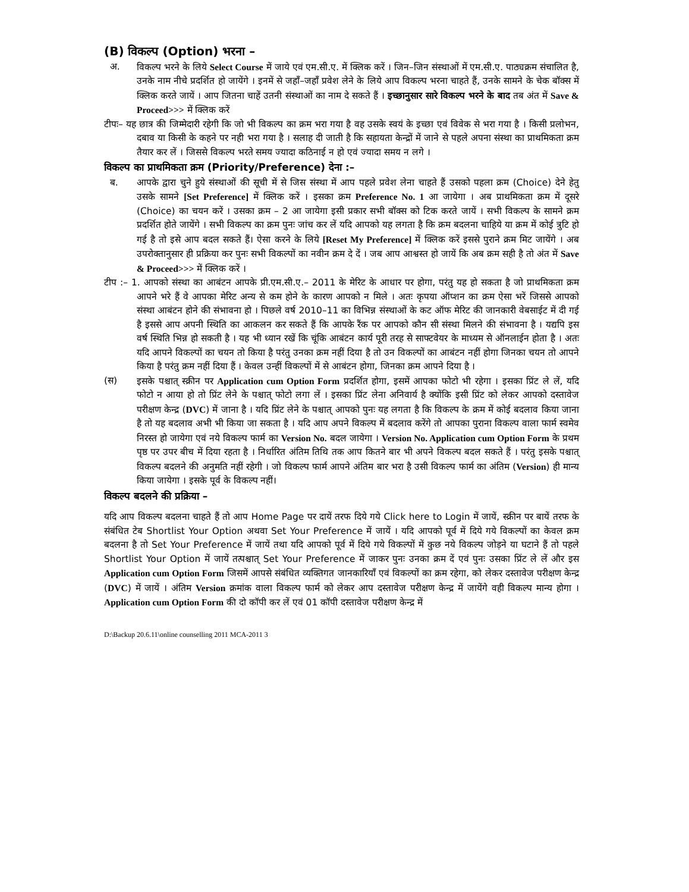(B) विकल्प (Option) भरना –
अ. विकल्प भरने के लिये Select Course में जाये एवं एम.सी.ए. में क्लिक करें । जिन–जिन संस्थाओं में एम.सी.ए. पाठ्यक्रम संचालित है, उनके नाम नीचे प्रदर्शित हो जायेंगे । इनमें से जहाँ–जहाँ प्रवेश लेने के लिये आप विकल्प भरना चाहते हैं, उनके सामने के चेक बॉक्स में क्लिक करते जायें । आप जितना चाहें उतनी संस्थाओं का नाम दे सकते हैं । इच्छानुसार सारे विकल्प भरने के बाद तब अंत में Save & Proceed>>> में क्लिक करें
टीपः– यह छात्र की जिम्मेदारी रहेगी कि जो भी विकल्प का क्रम भरा गया है वह उसके स्वयं के इच्छा एवं विवेक से भरा गया है । किसी प्रलोभन, दबाव या किसी के कहने पर नही भरा गया है । सलाह दी जाती है कि सहायता केन्द्रों में जाने से पहले अपना संस्था का प्राथमिकता क्रम तैयार कर लें । जिससे विकल्प भरते समय ज्यादा कठिनाई न हो एवं ज्यादा समय न लगे ।
विकल्प का प्राथमिकता क्रम (Priority/Preference) देना :–
ब. आपके द्वारा चुने हुये संस्थाओं की सूची में से जिस संस्था में आप पहले प्रवेश लेना चाहते हैं उसको पहला क्रम (Choice) देने हेतु उसके सामने [Set Preference] में क्लिक करें । इसका क्रम Preference No. 1 आ जायेगा । अब प्राथमिकता क्रम में दूसरे (Choice) का चयन करें । उसका क्रम – 2 आ जायेगा इसी प्रकार सभी बॉक्स को टिक करते जायें । सभी विकल्प के सामने क्रम प्रदर्शित होते जायेंगे । सभी विकल्प का क्रम पुनः जांच कर लें यदि आपको यह लगता है कि क्रम बदलना चाहिये या क्रम में कोई त्रुटि हो गई है तो इसे आप बदल सकते हैं। ऐसा करने के लिये [Reset My Preference] में क्लिक करें इससे पुराने क्रम मिट जायेंगे । अब उपरोक्तानुसार ही प्रक्रिया कर पुनः सभी विकल्पों का नवीन क्रम दे दें । जब आप आश्वस्त हो जायें कि अब क्रम सही है तो अंत में Save & Proceed>>> में क्लिक करें ।
टीप :– 1. आपको संस्था का आबंटन आपके प्री.एम.सी.ए.– 2011 के मेरिट के आधार पर होगा, परंतु यह हो सकता है जो प्राथमिकता क्रम आपने भरे हैं वे आपका मेरिट अन्य से कम होने के कारण आपको न मिले । अतः कृपया ऑप्शन का क्रम ऐसा भरें जिससे आपको संस्था आबंटन होने की संभावना हो । पिछले वर्ष 2010–11 का विभिन्न संस्थाओं के कट ऑफ मेरिट की जानकारी वेबसाईट में दी गई है इससे आप अपनी स्थिति का आकलन कर सकते हैं कि आपके रैंक पर आपको कौन सी संस्था मिलने की संभावना है । यद्यपि इस वर्ष स्थिति भिन्न हो सकती है । यह भी ध्यान रखें कि चूंकि आबंटन कार्य पूरी तरह से साफ्टवेयर के माध्यम से ऑनलाईन होता है । अतः यदि आपने विकल्पों का चयन तो किया है परंतु उनका क्रम नहीं दिया है तो उन विकल्पों का आबंटन नहीं होगा जिनका चयन तो आपने किया है परंतु क्रम नहीं दिया हैं । केवल उन्हीं विकल्पों में से आबंटन होगा, जिनका क्रम आपने दिया है ।
(स) इसके पश्चात् स्क्रीन पर Application cum Option Form प्रदर्शित होगा, इसमें आपका फोटो भी रहेगा । इसका प्रिंट ले लें, यदि फोटो न आया हो तो प्रिंट लेने के पश्चात् फोटो लगा लें । इसका प्रिंट लेना अनिवार्य है क्योंकि इसी प्रिंट को लेकर आपको दस्तावेज परीक्षण केन्द्र (DVC) में जाना है । यदि प्रिंट लेने के पश्चात् आपको पुनः यह लगता है कि विकल्प के क्रम में कोई बदलाव किया जाना है तो यह बदलाव अभी भी किया जा सकता है । यदि आप अपने विकल्प में बदलाव करेंगे तो आपका पुराना विकल्प वाला फार्म स्वमेव निरस्त हो जायेगा एवं नये विकल्प फार्म का Version No. बदल जायेगा । Version No. Application cum Option Form के प्रथम पृष्ठ पर उपर बीच में दिया रहता है । निर्धारित अंतिम तिथि तक आप कितने बार भी अपने विकल्प बदल सकते हैं । परंतु इसके पश्चात् विकल्प बदलने की अनुमति नहीं रहेगी । जो विकल्प फार्म आपने अंतिम बार भरा है उसी विकल्प फार्म का अंतिम (Version) ही मान्य किया जायेगा । इसके पूर्व के विकल्प नहीं।
विकल्प बदलने की प्रक्रिया –
यदि आप विकल्प बदलना चाहते हैं तो आप Home Page पर दायें तरफ दिये गये Click here to Login में जायें, स्क्रीन पर बायें तरफ के संबंधित टेब Shortlist Your Option अथवा Set Your Preference में जायें । यदि आपको पूर्व में दिये गये विकल्पों का केवल क्रम बदलना है तो Set Your Preference में जायें तथा यदि आपको पूर्व में दिये गये विकल्पों में कुछ नये विकल्प जोड़ने या घटाने हैं तो पहले Shortlist Your Option में जायें तत्पश्चात् Set Your Preference में जाकर पुनः उनका क्रम दें एवं पुनः उसका प्रिंट ले लें और इस Application cum Option Form जिसमें आपसे संबंधित व्यक्तिगत जानकारियाँ एवं विकल्पों का क्रम रहेगा, को लेकर दस्तावेज परीक्षण केन्द्र (DVC) में जायें । अंतिम Version क्रमांक वाला विकल्प फार्म को लेकर आप दस्तावेज परीक्षण केन्द्र में जायेंगे वही विकल्प मान्य होगा । Application cum Option Form की दो कॉपी कर लें एवं 01 कॉपी दस्तावेज परीक्षण केन्द्र में
D:\Backup 20.6.11\online counselling 2011 MCA-2011 3